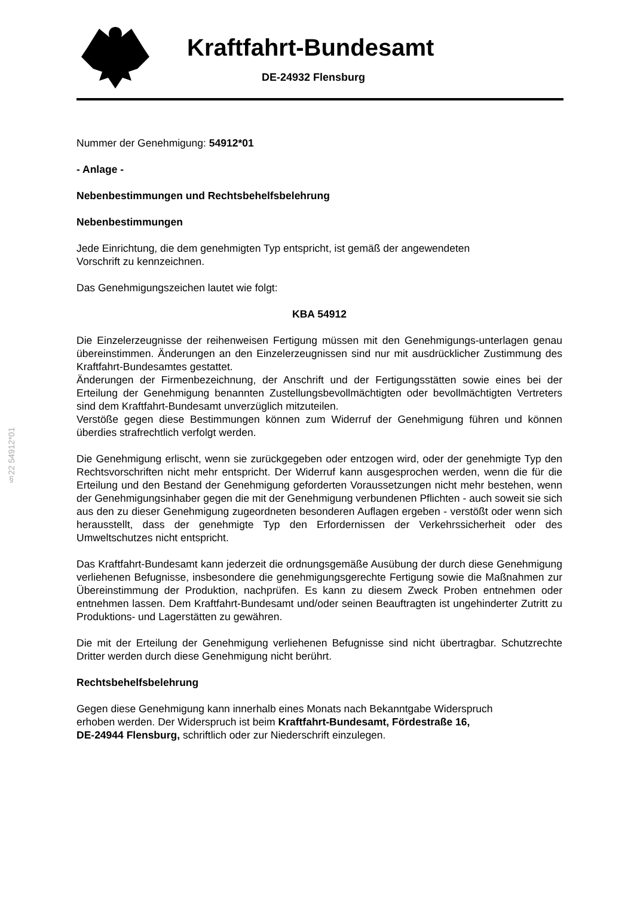Kraftfahrt-Bundesamt
DE-24932 Flensburg
§22 54912*01
Nummer der Genehmigung: 54912*01
- Anlage -
Nebenbestimmungen und Rechtsbehelfsbelehrung
Nebenbestimmungen
Jede Einrichtung, die dem genehmigten Typ entspricht, ist gemäß der angewendeten
Vorschrift zu kennzeichnen.
Das Genehmigungszeichen lautet wie folgt:
KBA 54912
Die Einzelerzeugnisse der reihenweisen Fertigung müssen mit den Genehmigungs-unterlagen genau übereinstimmen. Änderungen an den Einzelerzeugnissen sind nur mit ausdrücklicher Zustimmung des Kraftfahrt-Bundesamtes gestattet.
Änderungen der Firmenbezeichnung, der Anschrift und der Fertigungsstätten sowie eines bei der Erteilung der Genehmigung benannten Zustellungsbevollmächtigten oder bevollmächtigten Vertreters sind dem Kraftfahrt-Bundesamt unverzüglich mitzuteilen.
Verstöße gegen diese Bestimmungen können zum Widerruf der Genehmigung führen und können überdies strafrechtlich verfolgt werden.
Die Genehmigung erlischt, wenn sie zurückgegeben oder entzogen wird, oder der genehmigte Typ den Rechtsvorschriften nicht mehr entspricht. Der Widerruf kann ausgesprochen werden, wenn die für die Erteilung und den Bestand der Genehmigung geforderten Voraussetzungen nicht mehr bestehen, wenn der Genehmigungsinhaber gegen die mit der Genehmigung verbundenen Pflichten - auch soweit sie sich aus den zu dieser Genehmigung zugeordneten besonderen Auflagen ergeben - verstößt oder wenn sich herausstellt, dass der genehmigte Typ den Erfordernissen der Verkehrssicherheit oder des Umweltschutzes nicht entspricht.
Das Kraftfahrt-Bundesamt kann jederzeit die ordnungsgemäße Ausübung der durch diese Genehmigung verliehenen Befugnisse, insbesondere die genehmigungsgerechte Fertigung sowie die Maßnahmen zur Übereinstimmung der Produktion, nachprüfen. Es kann zu diesem Zweck Proben entnehmen oder entnehmen lassen. Dem Kraftfahrt-Bundesamt und/oder seinen Beauftragten ist ungehinderter Zutritt zu Produktions- und Lagerstätten zu gewähren.
Die mit der Erteilung der Genehmigung verliehenen Befugnisse sind nicht übertragbar. Schutzrechte Dritter werden durch diese Genehmigung nicht berührt.
Rechtsbehelfsbelehrung
Gegen diese Genehmigung kann innerhalb eines Monats nach Bekanntgabe Widerspruch
erhoben werden. Der Widerspruch ist beim Kraftfahrt-Bundesamt, Fördestraße 16,
DE-24944 Flensburg, schriftlich oder zur Niederschrift einzulegen.